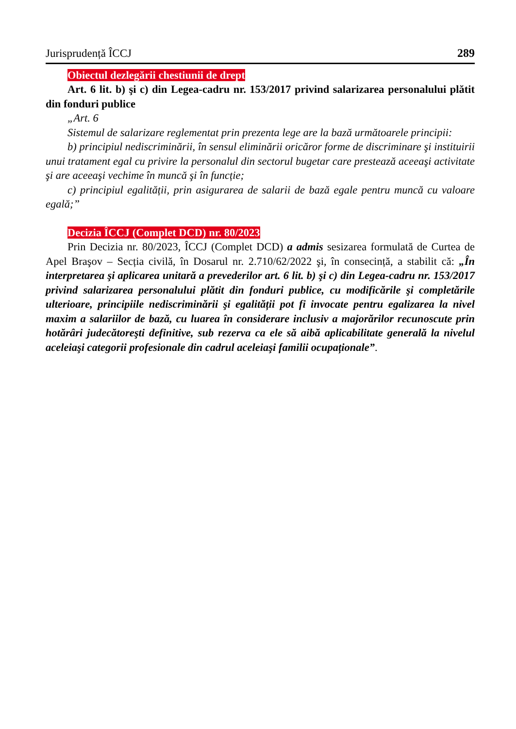Jurisprudență ÎCCJ 289
Obiectul dezlegării chestiunii de drept
Art. 6 lit. b) şi c) din Legea-cadru nr. 153/2017 privind salarizarea personalului plătit din fonduri publice
„Art. 6
Sistemul de salarizare reglementat prin prezenta lege are la bază următoarele principii:
b) principiul nediscriminării, în sensul eliminării oricăror forme de discriminare şi instituirii unui tratament egal cu privire la personalul din sectorul bugetar care prestează aceeaşi activitate şi are aceeaşi vechime în muncă şi în funcție;
c) principiul egalității, prin asigurarea de salarii de bază egale pentru muncă cu valoare egală;”
Decizia ÎCCJ (Complet DCD) nr. 80/2023
Prin Decizia nr. 80/2023, ÎCCJ (Complet DCD) a admis sesizarea formulată de Curtea de Apel Braşov – Secția civilă, în Dosarul nr. 2.710/62/2022 şi, în consecință, a stabilit că: „În interpretarea şi aplicarea unitară a prevederilor art. 6 lit. b) şi c) din Legea-cadru nr. 153/2017 privind salarizarea personalului plătit din fonduri publice, cu modificările şi completările ulterioare, principiile nediscriminării şi egalității pot fi invocate pentru egalizarea la nivel maxim a salariilor de bază, cu luarea în considerare inclusiv a majorărilor recunoscute prin hotărâri judecătoreşti definitive, sub rezerva ca ele să aibă aplicabilitate generală la nivelul aceleiaşi categorii profesionale din cadrul aceleiaşi familii ocupaționale”.